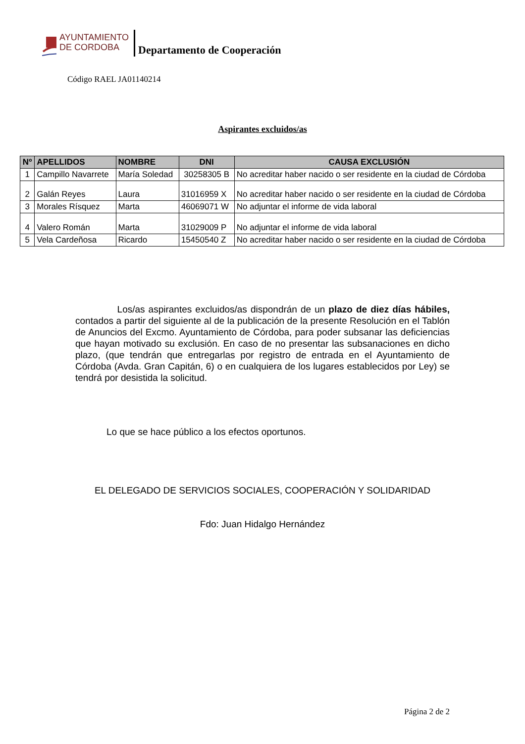AYUNTAMIENTO
DE CORDOBA
Departamento de Cooperación
Código RAEL JA01140214
Aspirantes excluidos/as
| Nº | APELLIDOS | NOMBRE | DNI | CAUSA EXCLUSIÓN |
| --- | --- | --- | --- | --- |
| 1 | Campillo Navarrete | María Soledad | 30258305 B | No acreditar haber nacido o ser residente en la ciudad de Córdoba |
| 2 | Galán Reyes | Laura | 31016959 X | No acreditar haber nacido o ser residente en la ciudad de Córdoba |
| 3 | Morales Rísquez | Marta | 46069071 W | No adjuntar el informe de vida laboral |
| 4 | Valero Román | Marta | 31029009 P | No adjuntar el informe de vida laboral |
| 5 | Vela Cardeñosa | Ricardo | 15450540 Z | No acreditar haber nacido o ser residente en la ciudad de Córdoba |
Los/as aspirantes excluidos/as dispondrán de un plazo de diez días hábiles, contados a partir del siguiente al de la publicación de la presente Resolución en el Tablón de Anuncios del Excmo. Ayuntamiento de Córdoba, para poder subsanar las deficiencias que hayan motivado su exclusión. En caso de no presentar las subsanaciones en dicho plazo, (que tendrán que entregarlas por registro de entrada en el Ayuntamiento de Córdoba (Avda. Gran Capitán, 6) o en cualquiera de los lugares establecidos por Ley) se tendrá por desistida la solicitud.
Lo que se hace público a los efectos oportunos.
EL DELEGADO DE SERVICIOS SOCIALES, COOPERACIÓN Y SOLIDARIDAD
Fdo: Juan Hidalgo Hernández
Página 2 de 2